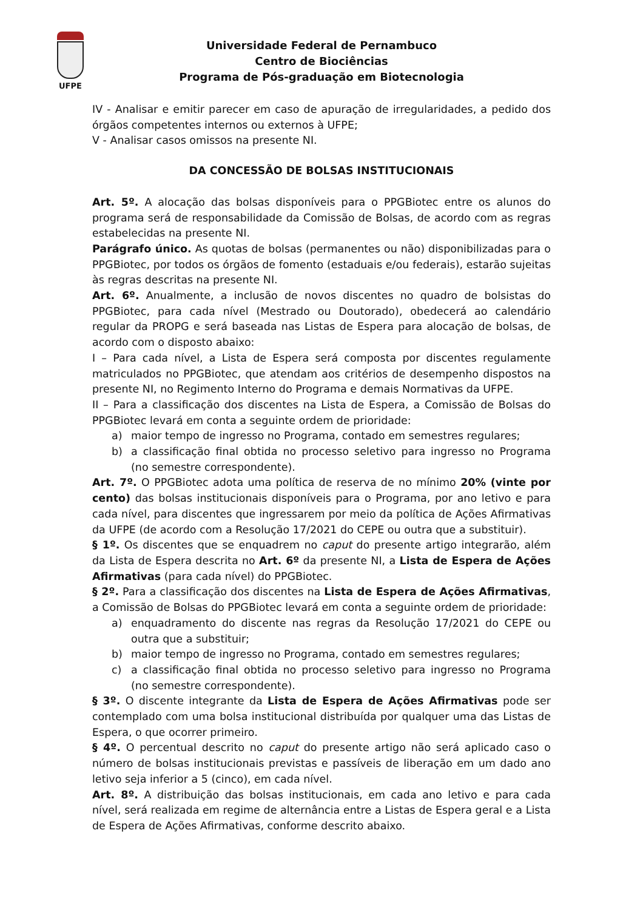UFPE
Universidade Federal de Pernambuco
Centro de Biociências
Programa de Pós-graduação em Biotecnologia
IV - Analisar e emitir parecer em caso de apuração de irregularidades, a pedido dos órgãos competentes internos ou externos à UFPE;
V - Analisar casos omissos na presente NI.
DA CONCESSÃO DE BOLSAS INSTITUCIONAIS
Art. 5º. A alocação das bolsas disponíveis para o PPGBiotec entre os alunos do programa será de responsabilidade da Comissão de Bolsas, de acordo com as regras estabelecidas na presente NI.
Parágrafo único. As quotas de bolsas (permanentes ou não) disponibilizadas para o PPGBiotec, por todos os órgãos de fomento (estaduais e/ou federais), estarão sujeitas às regras descritas na presente NI.
Art. 6º. Anualmente, a inclusão de novos discentes no quadro de bolsistas do PPGBiotec, para cada nível (Mestrado ou Doutorado), obedecerá ao calendário regular da PROPG e será baseada nas Listas de Espera para alocação de bolsas, de acordo com o disposto abaixo:
I – Para cada nível, a Lista de Espera será composta por discentes regulamente matriculados no PPGBiotec, que atendam aos critérios de desempenho dispostos na presente NI, no Regimento Interno do Programa e demais Normativas da UFPE.
II – Para a classificação dos discentes na Lista de Espera, a Comissão de Bolsas do PPGBiotec levará em conta a seguinte ordem de prioridade:
a) maior tempo de ingresso no Programa, contado em semestres regulares;
b) a classificação final obtida no processo seletivo para ingresso no Programa (no semestre correspondente).
Art. 7º. O PPGBiotec adota uma política de reserva de no mínimo 20% (vinte por cento) das bolsas institucionais disponíveis para o Programa, por ano letivo e para cada nível, para discentes que ingressarem por meio da política de Ações Afirmativas da UFPE (de acordo com a Resolução 17/2021 do CEPE ou outra que a substituir).
§ 1º. Os discentes que se enquadrem no caput do presente artigo integrarão, além da Lista de Espera descrita no Art. 6º da presente NI, a Lista de Espera de Ações Afirmativas (para cada nível) do PPGBiotec.
§ 2º. Para a classificação dos discentes na Lista de Espera de Ações Afirmativas, a Comissão de Bolsas do PPGBiotec levará em conta a seguinte ordem de prioridade:
a) enquadramento do discente nas regras da Resolução 17/2021 do CEPE ou outra que a substituir;
b) maior tempo de ingresso no Programa, contado em semestres regulares;
c) a classificação final obtida no processo seletivo para ingresso no Programa (no semestre correspondente).
§ 3º. O discente integrante da Lista de Espera de Ações Afirmativas pode ser contemplado com uma bolsa institucional distribuída por qualquer uma das Listas de Espera, o que ocorrer primeiro.
§ 4º. O percentual descrito no caput do presente artigo não será aplicado caso o número de bolsas institucionais previstas e passíveis de liberação em um dado ano letivo seja inferior a 5 (cinco), em cada nível.
Art. 8º. A distribuição das bolsas institucionais, em cada ano letivo e para cada nível, será realizada em regime de alternância entre a Listas de Espera geral e a Lista de Espera de Ações Afirmativas, conforme descrito abaixo.